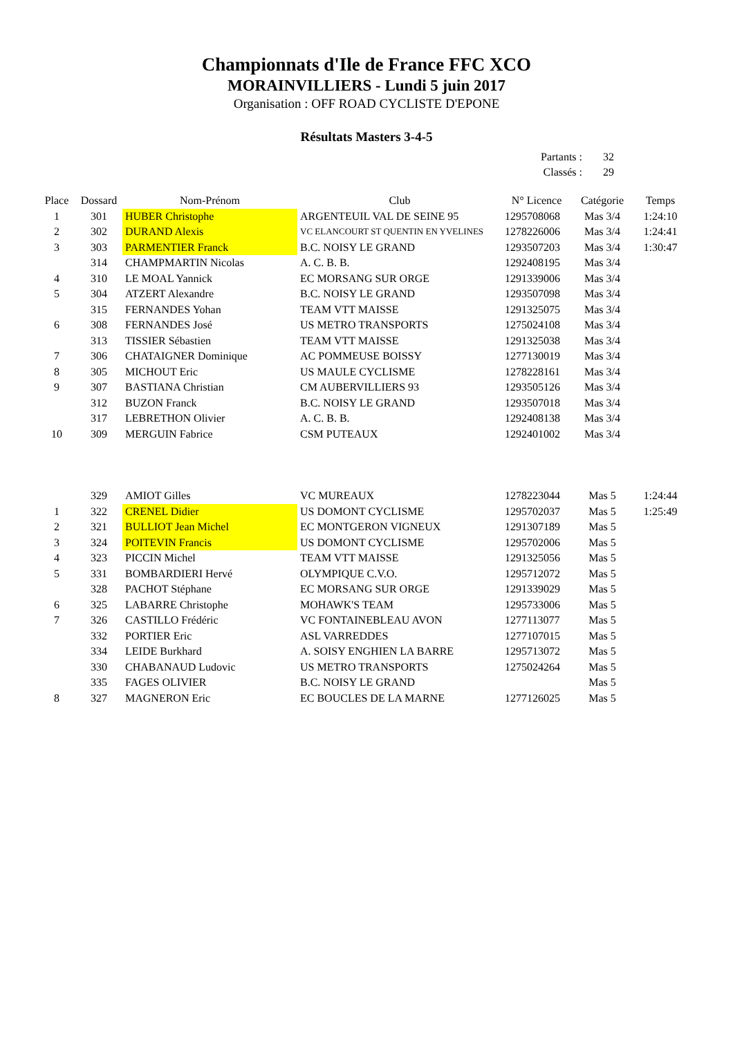Championnats d'Ile de France FFC XCO
MORAINVILLIERS - Lundi 5 juin 2017
Organisation : OFF ROAD CYCLISTE D'EPONE
Résultats Masters 3-4-5
| Partants : | 32 |
| Classés : | 29 |
| Place | Dossard | Nom-Prénom | Club | N° Licence | Catégorie | Temps |
| --- | --- | --- | --- | --- | --- | --- |
| 1 | 301 | HUBER Christophe | ARGENTEUIL VAL DE SEINE 95 | 1295708068 | Mas 3/4 | 1:24:10 |
| 2 | 302 | DURAND Alexis | VC ELANCOURT ST QUENTIN EN YVELINES | 1278226006 | Mas 3/4 | 1:24:41 |
| 3 | 303 | PARMENTIER Franck | B.C. NOISY LE GRAND | 1293507203 | Mas 3/4 | 1:30:47 |
| | 314 | CHAMPMARTIN Nicolas | A. C. B. B. | 1292408195 | Mas 3/4 | |
| 4 | 310 | LE MOAL Yannick | EC MORSANG SUR ORGE | 1291339006 | Mas 3/4 | |
| 5 | 304 | ATZERT Alexandre | B.C. NOISY LE GRAND | 1293507098 | Mas 3/4 | |
| | 315 | FERNANDES Yohan | TEAM VTT MAISSE | 1291325075 | Mas 3/4 | |
| 6 | 308 | FERNANDES José | US METRO TRANSPORTS | 1275024108 | Mas 3/4 | |
| | 313 | TISSIER Sébastien | TEAM VTT MAISSE | 1291325038 | Mas 3/4 | |
| 7 | 306 | CHATAIGNER Dominique | AC POMMEUSE BOISSY | 1277130019 | Mas 3/4 | |
| 8 | 305 | MICHOUT Eric | US MAULE CYCLISME | 1278228161 | Mas 3/4 | |
| 9 | 307 | BASTIANA Christian | CM AUBERVILLIERS 93 | 1293505126 | Mas 3/4 | |
| | 312 | BUZON Franck | B.C. NOISY LE GRAND | 1293507018 | Mas 3/4 | |
| | 317 | LEBRETHON Olivier | A. C. B. B. | 1292408138 | Mas 3/4 | |
| 10 | 309 | MERGUIN Fabrice | CSM PUTEAUX | 1292401002 | Mas 3/4 | |
| | 329 | AMIOT Gilles | VC MUREAUX | 1278223044 | Mas 5 | 1:24:44 |
| 1 | 322 | CRENEL Didier | US DOMONT CYCLISME | 1295702037 | Mas 5 | 1:25:49 |
| 2 | 321 | BULLIOT Jean Michel | EC MONTGERON VIGNEUX | 1291307189 | Mas 5 | |
| 3 | 324 | POITEVIN Francis | US DOMONT CYCLISME | 1295702006 | Mas 5 | |
| 4 | 323 | PICCIN Michel | TEAM VTT MAISSE | 1291325056 | Mas 5 | |
| 5 | 331 | BOMBARDIERI Hervé | OLYMPIQUE C.V.O. | 1295712072 | Mas 5 | |
| | 328 | PACHOT Stéphane | EC MORSANG SUR ORGE | 1291339029 | Mas 5 | |
| 6 | 325 | LABARRE Christophe | MOHAWK'S TEAM | 1295733006 | Mas 5 | |
| 7 | 326 | CASTILLO Frédéric | VC FONTAINEBLEAU AVON | 1277113077 | Mas 5 | |
| | 332 | PORTIER Eric | ASL VARREDDES | 1277107015 | Mas 5 | |
| | 334 | LEIDE Burkhard | A. SOISY ENGHIEN LA BARRE | 1295713072 | Mas 5 | |
| | 330 | CHABANAUD Ludovic | US METRO TRANSPORTS | 1275024264 | Mas 5 | |
| | 335 | FAGES OLIVIER | B.C. NOISY LE GRAND | | Mas 5 | |
| 8 | 327 | MAGNERON Eric | EC BOUCLES DE LA MARNE | 1277126025 | Mas 5 | |